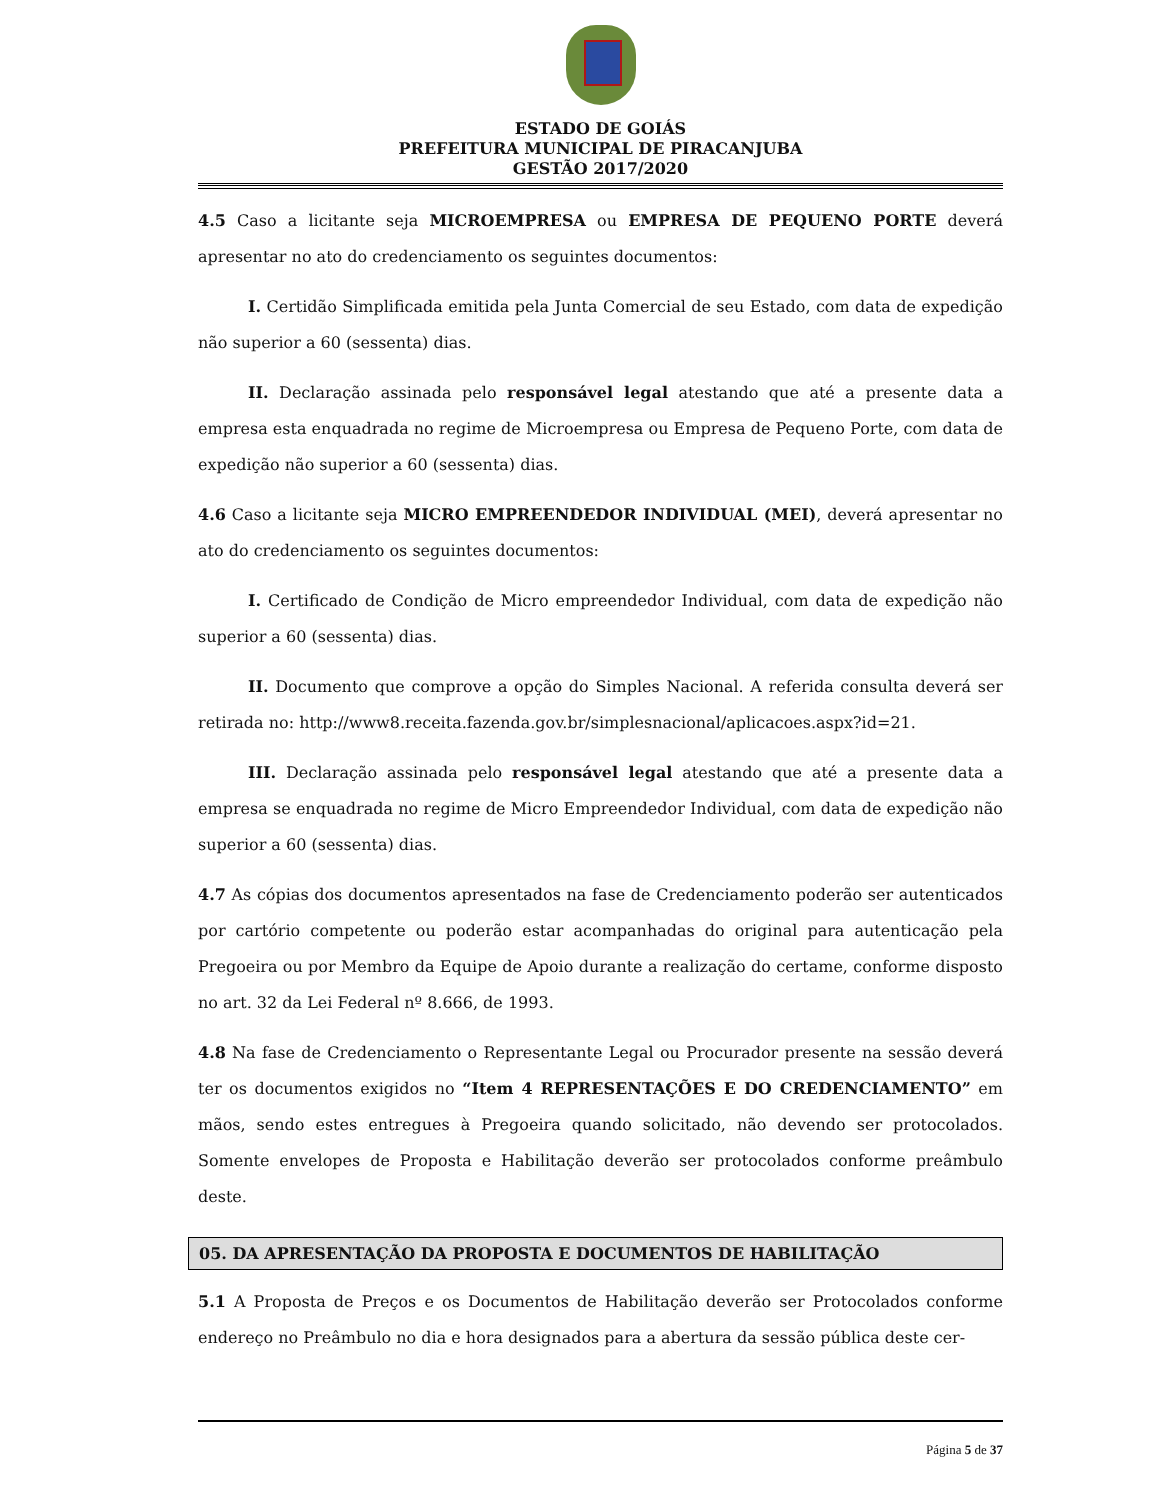ESTADO DE GOIÁS
PREFEITURA MUNICIPAL DE PIRACANJUBA
GESTÃO 2017/2020
4.5 Caso a licitante seja MICROEMPRESA ou EMPRESA DE PEQUENO PORTE deverá apresentar no ato do credenciamento os seguintes documentos:
I. Certidão Simplificada emitida pela Junta Comercial de seu Estado, com data de expedição não superior a 60 (sessenta) dias.
II. Declaração assinada pelo responsável legal atestando que até a presente data a empresa esta enquadrada no regime de Microempresa ou Empresa de Pequeno Porte, com data de expedição não superior a 60 (sessenta) dias.
4.6 Caso a licitante seja MICRO EMPREENDEDOR INDIVIDUAL (MEI), deverá apresentar no ato do credenciamento os seguintes documentos:
I. Certificado de Condição de Micro empreendedor Individual, com data de expedição não superior a 60 (sessenta) dias.
II. Documento que comprove a opção do Simples Nacional. A referida consulta deverá ser retirada no: http://www8.receita.fazenda.gov.br/simplesnacional/aplicacoes.aspx?id=21.
III. Declaração assinada pelo responsável legal atestando que até a presente data a empresa se enquadrada no regime de Micro Empreendedor Individual, com data de expedição não superior a 60 (sessenta) dias.
4.7 As cópias dos documentos apresentados na fase de Credenciamento poderão ser autenticados por cartório competente ou poderão estar acompanhadas do original para autenticação pela Pregoeira ou por Membro da Equipe de Apoio durante a realização do certame, conforme disposto no art. 32 da Lei Federal nº 8.666, de 1993.
4.8 Na fase de Credenciamento o Representante Legal ou Procurador presente na sessão deverá ter os documentos exigidos no “Item 4 REPRESENTAÇÕES E DO CREDENCIAMENTO” em mãos, sendo estes entregues à Pregoeira quando solicitado, não devendo ser protocolados. Somente envelopes de Proposta e Habilitação deverão ser protocolados conforme preâmbulo deste.
05. DA APRESENTAÇÃO DA PROPOSTA E DOCUMENTOS DE HABILITAÇÃO
5.1 A Proposta de Preços e os Documentos de Habilitação deverão ser Protocolados conforme endereço no Preâmbulo no dia e hora designados para a abertura da sessão pública deste cer-
Página 5 de 37